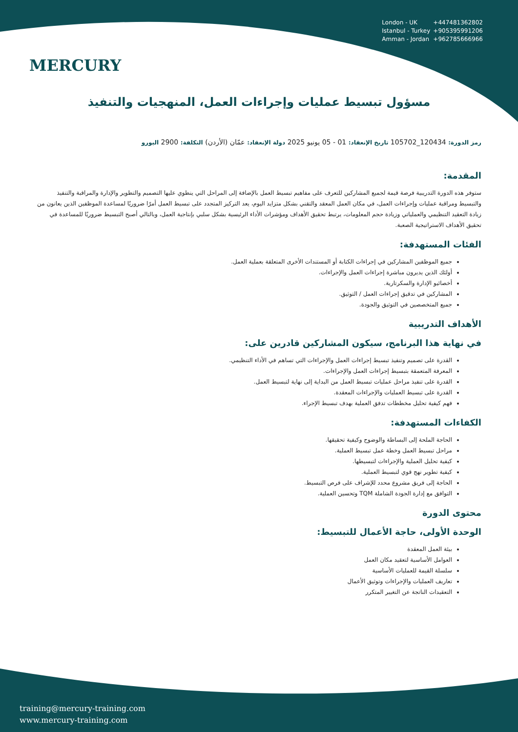MERCURY
London - UK +447481362802
Istanbul - Turkey +905395991206
Amman - Jordan +962785666966
مسؤول تبسيط عمليات وإجراءات العمل، المنهجيات والتنفيذ
رمز الدورة: 120434_105702 تاريخ الإنعقاد: 01 - 05 يونيو 2025 دولة الإنعقاد: عمّان (الأردن) التكلفة: 2900 اليورو
المقدمة:
ستوفر هذه الدورة التدريبية فرصة قيمة لجميع المشاركين للتعرف على مفاهيم تبسيط العمل بالإضافة إلى المراحل التي ينطوي عليها التصميم والتطوير والإدارة والمراقبة والتنفيذ والتبسيط ومراقبة عمليات وإجراءات العمل، في مكان العمل المعقد والتقني بشكل متزايد اليوم، يعد التركيز المتجدد على تبسيط العمل أمرًا ضروريًا لمساعدة الموظفين الذين يعانون من زيادة التعقيد التنظيمي والعملياتي وزيادة حجم المعلومات، يرتبط تحقيق الأهداف ومؤشرات الأداء الرئيسية بشكل سلبي بإنتاجية العمل، وبالتالي أصبح التبسيط ضروريًا للمساعدة في تحقيق الأهداف الاستراتيجية الصعبة.
الفئات المستهدفة:
جميع الموظفين المشاركين في إجراءات الكتابة أو المستندات الأخرى المتعلقة بعملية العمل.
أولئك الذين يديرون مباشرة إجراءات العمل والإجراءات.
أخصائيو الإدارة والسكرتارية.
المشاركين في تدقيق إجراءات العمل / التوثيق.
جميع المتخصصين في التوثيق والجودة.
الأهداف التدريبية
في نهاية هذا البرنامج، سيكون المشاركين قادرين على:
القدرة على تصميم وتنفيذ تبسيط إجراءات العمل والإجراءات التي تساهم في الأداء التنظيمي.
المعرفة المتعمقة بتبسيط إجراءات العمل والإجراءات.
القدرة على تنفيذ مراحل عمليات تبسيط العمل من البداية إلى نهاية لتبسيط العمل.
القدرة على تبسيط العمليات والإجراءات المعقدة.
فهم كيفية تحليل مخططات تدفق العملية بهدف تبسيط الإجراء.
الكفاءات المستهدفة:
الحاجة الملحة إلى البساطة والوضوح وكيفية تحقيقها.
مراحل تبسيط العمل وخطة عمل تبسيط العملية.
كيفية تحليل العملية والإجراءات لتبسيطها.
كيفية تطوير نهج قوي لتبسيط العملية.
الحاجة إلى فريق مشروع محدد للإشراف على فرص التبسيط.
التوافق مع إدارة الجودة الشاملة TQM وتحسين العملية.
محتوى الدورة
الوحدة الأولى، حاجة الأعمال للتبسيط:
بيئة العمل المعقدة
العوامل الأساسية لتعقيد مكان العمل
سلسلة القيمة للعمليات الأساسية
تعاريف العمليات والإجراءات وتوثيق الأعمال
التعقيدات الناتجة عن التغيير المتكرر
training@mercury-training.com
www.mercury-training.com